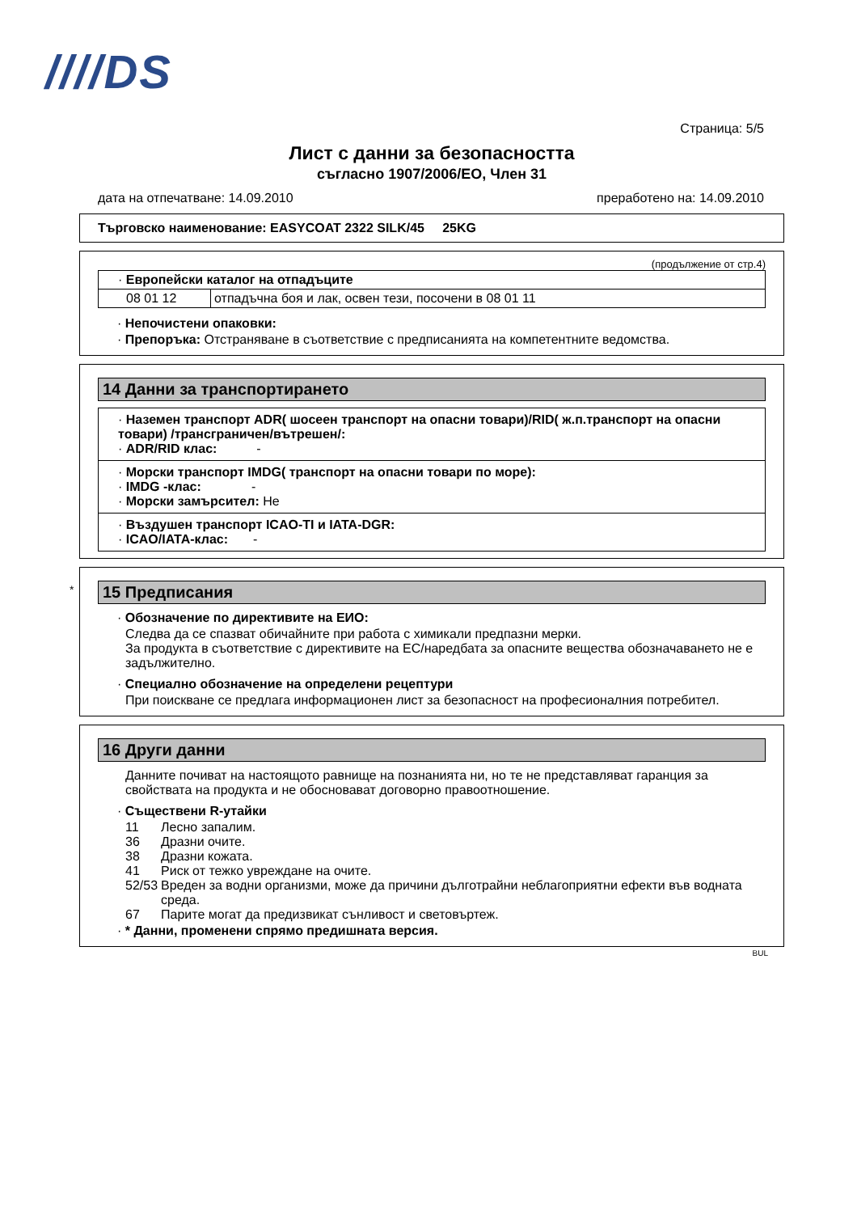////DS
Страница: 5/5
Лист с данни за безопасността
съгласно 1907/2006/ЕО, Член 31
дата на отпечатване: 14.09.2010 преработено на: 14.09.2010
Търговско наименование: EASYCOAT 2322 SILK/45 25KG
(продължение от стр.4)
| · Европейски каталог на отпадъците | |
| 08 01 12 | отпадъчна боя и лак, освен тези, посочени в 08 01 11 |
· Непочистени опаковки:
· Препоръка: Отстраняване в съответствие с предписанията на компетентните ведомства.
14 Данни за транспортирането
· Наземен транспорт ADR( шосеен транспорт на опасни товари)/RID( ж.п.транспорт на опасни товари) /трансграничен/вътрешен/:
· ADR/RID клас: -
· Морски транспорт IMDG( транспорт на опасни товари по море):
· IMDG -клас: -
· Морски замърсител: Не
· Въздушен транспорт ICAO-TI и IATA-DGR:
· ICAO/IATA-клас: -
* 15 Предписания
· Обозначение по директивите на ЕИО:
Следва да се спазват обичайните при работа с химикали предпазни мерки.
За продукта в съответствие с директивите на ЕС/наредбата за опасните вещества обозначаването не е задължително.
· Специално обозначение на определени рецептури
При поискване се предлага информационен лист за безопасност на професионалния потребител.
16 Други данни
Данните почиват на настоящото равнище на познанията ни, но те не представляват гаранция за свойствата на продукта и не обосновават договорно правоотношение.
· Съществени R-утайки
| 11 | Лесно запалим. |
| 36 | Дразни очите. |
| 38 | Дразни кожата. |
| 41 | Риск от тежко увреждане на очите. |
| 52/53 | Вреден за водни организми, може да причини дълготрайни неблагоприятни ефекти във водната среда. |
| 67 | Парите могат да предизвикат сънливост и световъртеж. |
· * Данни, променени спрямо предишната версия.
BUL